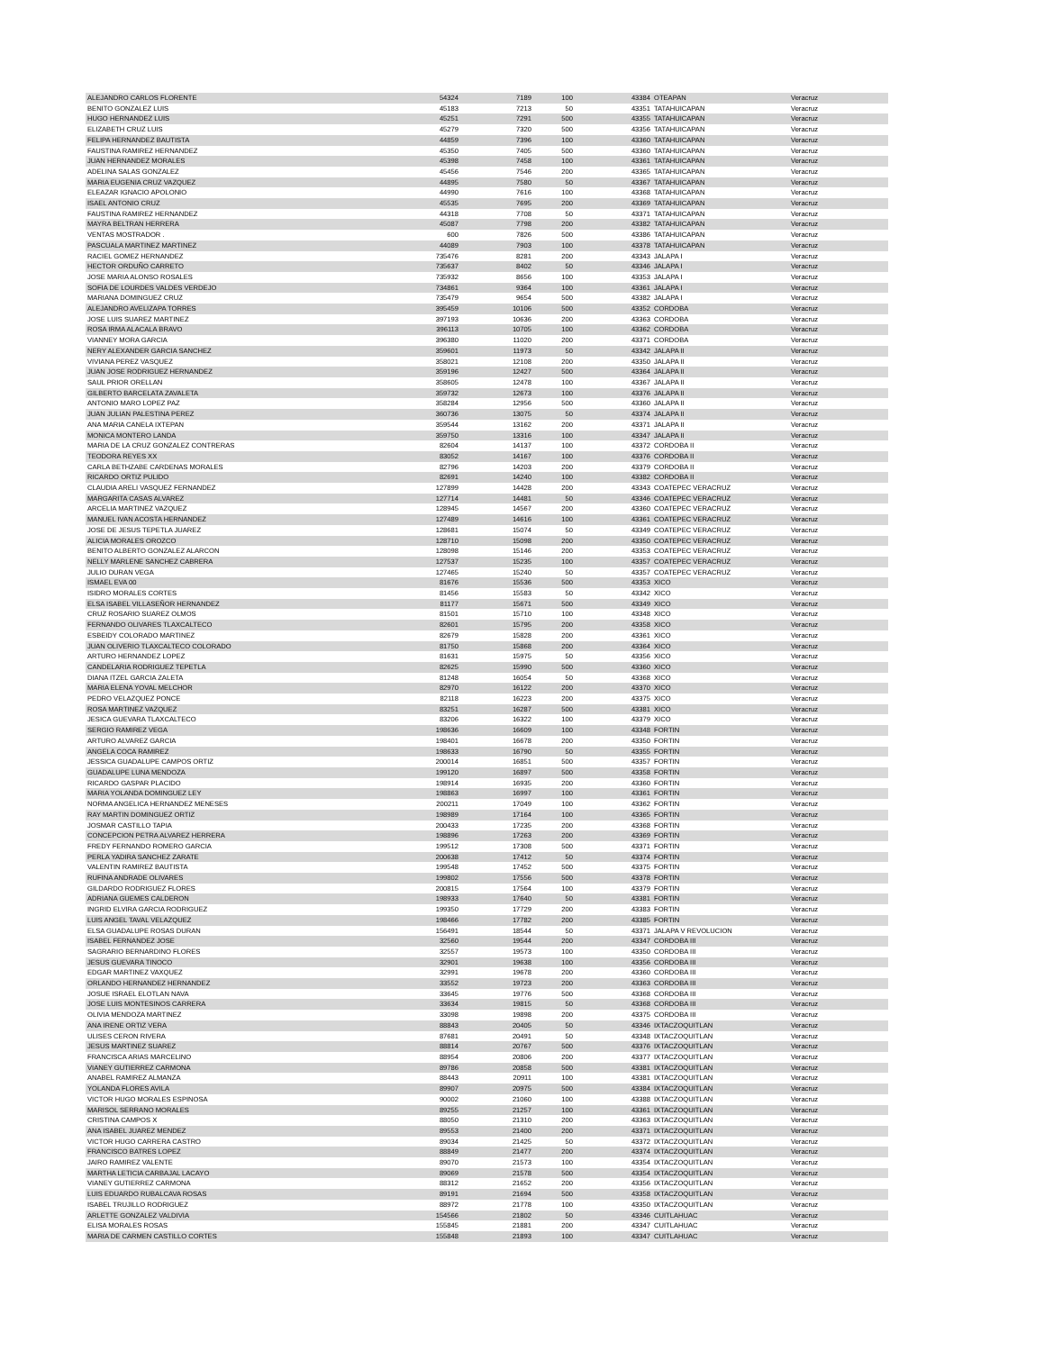| ALEJANDRO CARLOS FLORENTE | 54324 | 7189 | 100 | 43384 | OTEAPAN | Veracruz |
| BENITO GONZALEZ LUIS | 45183 | 7213 | 50 | 43351 | TATAHUICAPAN | Veracruz |
| HUGO HERNANDEZ LUIS | 45251 | 7291 | 500 | 43355 | TATAHUICAPAN | Veracruz |
| ELIZABETH CRUZ LUIS | 45279 | 7320 | 500 | 43356 | TATAHUICAPAN | Veracruz |
| FELIPA HERNANDEZ BAUTISTA | 44859 | 7396 | 100 | 43360 | TATAHUICAPAN | Veracruz |
| FAUSTINA RAMIREZ HERNANDEZ | 45350 | 7405 | 500 | 43360 | TATAHUICAPAN | Veracruz |
| JUAN HERNANDEZ MORALES | 45398 | 7458 | 100 | 43361 | TATAHUICAPAN | Veracruz |
| ADELINA SALAS GONZALEZ | 45456 | 7546 | 200 | 43365 | TATAHUICAPAN | Veracruz |
| MARIA EUGENIA CRUZ VAZQUEZ | 44895 | 7580 | 50 | 43367 | TATAHUICAPAN | Veracruz |
| ELEAZAR IGNACIO APOLONIO | 44990 | 7616 | 100 | 43368 | TATAHUICAPAN | Veracruz |
| ISAEL ANTONIO CRUZ | 45535 | 7695 | 200 | 43369 | TATAHUICAPAN | Veracruz |
| FAUSTINA RAMIREZ HERNANDEZ | 44318 | 7708 | 50 | 43371 | TATAHUICAPAN | Veracruz |
| MAYRA BELTRAN HERRERA | 45087 | 7798 | 200 | 43382 | TATAHUICAPAN | Veracruz |
| VENTAS MOSTRADOR . | 600 | 7826 | 500 | 43386 | TATAHUICAPAN | Veracruz |
| PASCUALA MARTINEZ MARTINEZ | 44089 | 7903 | 100 | 43378 | TATAHUICAPAN | Veracruz |
| RACIEL GOMEZ HERNANDEZ | 735476 | 8281 | 200 | 43343 | JALAPA I | Veracruz |
| HECTOR ORDUÑO CARRETO | 735637 | 8402 | 50 | 43346 | JALAPA I | Veracruz |
| JOSE MARIA ALONSO ROSALES | 735932 | 8656 | 100 | 43353 | JALAPA I | Veracruz |
| SOFIA DE LOURDES VALDES VERDEJO | 734861 | 9364 | 100 | 43361 | JALAPA I | Veracruz |
| MARIANA DOMINGUEZ CRUZ | 735479 | 9654 | 500 | 43382 | JALAPA I | Veracruz |
| ALEJANDRO AVELIZAPA TORRES | 395459 | 10106 | 500 | 43352 | CORDOBA | Veracruz |
| JOSE LUIS SUAREZ MARTINEZ | 397193 | 10636 | 200 | 43363 | CORDOBA | Veracruz |
| ROSA IRMA ALACALA BRAVO | 396113 | 10705 | 100 | 43362 | CORDOBA | Veracruz |
| VIANNEY MORA GARCIA | 396380 | 11020 | 200 | 43371 | CORDOBA | Veracruz |
| NERY ALEXANDER GARCIA SANCHEZ | 359601 | 11973 | 50 | 43342 | JALAPA II | Veracruz |
| VIVIANA PEREZ VASQUEZ | 358021 | 12108 | 200 | 43350 | JALAPA II | Veracruz |
| JUAN JOSE RODRIGUEZ HERNANDEZ | 359196 | 12427 | 500 | 43364 | JALAPA II | Veracruz |
| SAUL PRIOR ORELLAN | 358605 | 12478 | 100 | 43367 | JALAPA II | Veracruz |
| GILBERTO BARCELATA ZAVALETA | 359732 | 12673 | 100 | 43376 | JALAPA II | Veracruz |
| ANTONIO MARO LOPEZ PAZ | 358284 | 12956 | 500 | 43360 | JALAPA II | Veracruz |
| JUAN JULIAN PALESTINA PEREZ | 360736 | 13075 | 50 | 43374 | JALAPA II | Veracruz |
| ANA MARIA CANELA IXTEPAN | 359544 | 13162 | 200 | 43371 | JALAPA II | Veracruz |
| MONICA MONTERO LANDA | 359750 | 13316 | 100 | 43347 | JALAPA II | Veracruz |
| MARIA DE LA CRUZ GONZALEZ CONTRERAS | 82604 | 14137 | 100 | 43372 | CORDOBA II | Veracruz |
| TEODORA REYES XX | 83052 | 14167 | 100 | 43376 | CORDOBA II | Veracruz |
| CARLA BETHZABE CARDENAS MORALES | 82796 | 14203 | 200 | 43379 | CORDOBA II | Veracruz |
| RICARDO ORTIZ PULIDO | 82691 | 14240 | 100 | 43382 | CORDOBA II | Veracruz |
| CLAUDIA ARELI VASQUEZ FERNANDEZ | 127899 | 14428 | 200 | 43343 | COATEPEC VERACRUZ | Veracruz |
| MARGARITA CASAS ALVAREZ | 127714 | 14481 | 50 | 43346 | COATEPEC VERACRUZ | Veracruz |
| ARCELIA MARTINEZ VAZQUEZ | 128945 | 14567 | 200 | 43360 | COATEPEC VERACRUZ | Veracruz |
| MANUEL IVAN ACOSTA HERNANDEZ | 127489 | 14616 | 100 | 43361 | COATEPEC VERACRUZ | Veracruz |
| JOSE DE JESUS TEPETLA JUAREZ | 128681 | 15074 | 50 | 43349 | COATEPEC VERACRUZ | Veracruz |
| ALICIA MORALES OROZCO | 128710 | 15098 | 200 | 43350 | COATEPEC VERACRUZ | Veracruz |
| BENITO ALBERTO GONZALEZ ALARCON | 128098 | 15146 | 200 | 43353 | COATEPEC VERACRUZ | Veracruz |
| NELLY MARLENE SANCHEZ CABRERA | 127537 | 15235 | 100 | 43357 | COATEPEC VERACRUZ | Veracruz |
| JULIO DURAN VEGA | 127465 | 15240 | 50 | 43357 | COATEPEC VERACRUZ | Veracruz |
| ISMAEL EVA 00 | 81676 | 15536 | 500 | 43353 | XICO | Veracruz |
| ISIDRO MORALES CORTES | 81456 | 15583 | 50 | 43342 | XICO | Veracruz |
| ELSA ISABEL VILLASEÑOR HERNANDEZ | 81177 | 15671 | 500 | 43349 | XICO | Veracruz |
| CRUZ ROSARIO SUAREZ OLMOS | 81501 | 15710 | 100 | 43348 | XICO | Veracruz |
| FERNANDO OLIVARES TLAXCALTECO | 82601 | 15795 | 200 | 43358 | XICO | Veracruz |
| ESBEIDY COLORADO MARTINEZ | 82679 | 15828 | 200 | 43361 | XICO | Veracruz |
| JUAN OLIVERIO TLAXCALTECO COLORADO | 81750 | 15868 | 200 | 43364 | XICO | Veracruz |
| ARTURO HERNANDEZ LOPEZ | 81631 | 15975 | 50 | 43356 | XICO | Veracruz |
| CANDELARIA RODRIGUEZ TEPETLA | 82625 | 15990 | 500 | 43360 | XICO | Veracruz |
| DIANA ITZEL GARCIA ZALETA | 81248 | 16054 | 50 | 43368 | XICO | Veracruz |
| MARIA ELENA YOVAL MELCHOR | 82970 | 16122 | 200 | 43370 | XICO | Veracruz |
| PEDRO VELAZQUEZ PONCE | 82118 | 16223 | 200 | 43375 | XICO | Veracruz |
| ROSA MARTINEZ VAZQUEZ | 83251 | 16287 | 500 | 43381 | XICO | Veracruz |
| JESICA GUEVARA TLAXCALTECO | 83206 | 16322 | 100 | 43379 | XICO | Veracruz |
| SERGIO RAMIREZ VEGA | 198636 | 16609 | 100 | 43348 | FORTIN | Veracruz |
| ARTURO ALVAREZ GARCIA | 198401 | 16678 | 200 | 43350 | FORTIN | Veracruz |
| ANGELA COCA RAMIREZ | 198633 | 16790 | 50 | 43355 | FORTIN | Veracruz |
| JESSICA GUADALUPE CAMPOS ORTIZ | 200014 | 16851 | 500 | 43357 | FORTIN | Veracruz |
| GUADALUPE LUNA MENDOZA | 199120 | 16897 | 500 | 43358 | FORTIN | Veracruz |
| RICARDO GASPAR PLACIDO | 198914 | 16935 | 200 | 43360 | FORTIN | Veracruz |
| MARIA YOLANDA DOMINGUEZ LEY | 198863 | 16997 | 100 | 43361 | FORTIN | Veracruz |
| NORMA ANGELICA HERNANDEZ MENESES | 200211 | 17049 | 100 | 43362 | FORTIN | Veracruz |
| RAY MARTIN DOMINGUEZ ORTIZ | 198989 | 17164 | 100 | 43365 | FORTIN | Veracruz |
| JOSMAR CASTILLO TAPIA | 200433 | 17235 | 200 | 43368 | FORTIN | Veracruz |
| CONCEPCION PETRA ALVAREZ HERRERA | 198896 | 17263 | 200 | 43369 | FORTIN | Veracruz |
| FREDY FERNANDO ROMERO GARCIA | 199512 | 17308 | 500 | 43371 | FORTIN | Veracruz |
| PERLA YADIRA SANCHEZ ZARATE | 200638 | 17412 | 50 | 43374 | FORTIN | Veracruz |
| VALENTIN RAMIREZ BAUTISTA | 199548 | 17452 | 500 | 43375 | FORTIN | Veracruz |
| RUFINA ANDRADE OLIVARES | 199802 | 17556 | 500 | 43378 | FORTIN | Veracruz |
| GILDARDO RODRIGUEZ FLORES | 200815 | 17564 | 100 | 43379 | FORTIN | Veracruz |
| ADRIANA GUEMES CALDERON | 198933 | 17640 | 50 | 43381 | FORTIN | Veracruz |
| INGRID ELVIRA GARCIA RODRIGUEZ | 199350 | 17729 | 200 | 43383 | FORTIN | Veracruz |
| LUIS ANGEL TAVAL VELAZQUEZ | 198466 | 17782 | 200 | 43385 | FORTIN | Veracruz |
| ELSA GUADALUPE ROSAS DURAN | 156491 | 18544 | 50 | 43371 | JALAPA V REVOLUCION | Veracruz |
| ISABEL FERNANDEZ JOSE | 32560 | 19544 | 200 | 43347 | CORDOBA III | Veracruz |
| SAGRARIO BERNARDINO FLORES | 32557 | 19573 | 100 | 43350 | CORDOBA III | Veracruz |
| JESUS GUEVARA TINOCO | 32901 | 19638 | 100 | 43356 | CORDOBA III | Veracruz |
| EDGAR MARTINEZ VAXQUEZ | 32991 | 19678 | 200 | 43360 | CORDOBA III | Veracruz |
| ORLANDO HERNANDEZ HERNANDEZ | 33552 | 19723 | 200 | 43363 | CORDOBA III | Veracruz |
| JOSUE ISRAEL ELOTLAN NAVA | 33645 | 19776 | 500 | 43368 | CORDOBA III | Veracruz |
| JOSE LUIS MONTESINOS CARRERA | 33634 | 19815 | 50 | 43368 | CORDOBA III | Veracruz |
| OLIVIA MENDOZA MARTINEZ | 33098 | 19898 | 200 | 43375 | CORDOBA III | Veracruz |
| ANA IRENE ORTIZ VERA | 88843 | 20405 | 50 | 43346 | IXTACZOQUITLAN | Veracruz |
| ULISES CERON RIVERA | 87681 | 20491 | 50 | 43348 | IXTACZOQUITLAN | Veracruz |
| JESUS MARTINEZ SUAREZ | 88814 | 20767 | 500 | 43376 | IXTACZOQUITLAN | Veracruz |
| FRANCISCA ARIAS MARCELINO | 88954 | 20806 | 200 | 43377 | IXTACZOQUITLAN | Veracruz |
| VIANEY GUTIERREZ CARMONA | 89786 | 20858 | 500 | 43381 | IXTACZOQUITLAN | Veracruz |
| ANABEL RAMIREZ ALMANZA | 88443 | 20911 | 100 | 43381 | IXTACZOQUITLAN | Veracruz |
| YOLANDA FLORES AVILA | 89907 | 20975 | 500 | 43384 | IXTACZOQUITLAN | Veracruz |
| VICTOR HUGO MORALES ESPINOSA | 90002 | 21060 | 100 | 43388 | IXTACZOQUITLAN | Veracruz |
| MARISOL SERRANO MORALES | 89255 | 21257 | 100 | 43361 | IXTACZOQUITLAN | Veracruz |
| CRISTINA CAMPOS X | 88050 | 21310 | 200 | 43363 | IXTACZOQUITLAN | Veracruz |
| ANA ISABEL JUAREZ MENDEZ | 89553 | 21400 | 200 | 43371 | IXTACZOQUITLAN | Veracruz |
| VICTOR HUGO CARRERA CASTRO | 89034 | 21425 | 50 | 43372 | IXTACZOQUITLAN | Veracruz |
| FRANCISCO BATRES LOPEZ | 88849 | 21477 | 200 | 43374 | IXTACZOQUITLAN | Veracruz |
| JAIRO RAMIREZ VALENTE | 89070 | 21573 | 100 | 43354 | IXTACZOQUITLAN | Veracruz |
| MARTHA LETICIA CARBAJAL LACAYO | 89069 | 21578 | 500 | 43354 | IXTACZOQUITLAN | Veracruz |
| VIANEY GUTIERREZ CARMONA | 88312 | 21652 | 200 | 43356 | IXTACZOQUITLAN | Veracruz |
| LUIS EDUARDO RUBALCAVA ROSAS | 89191 | 21694 | 500 | 43358 | IXTACZOQUITLAN | Veracruz |
| ISABEL TRUJILLO RODRIGUEZ | 88972 | 21778 | 100 | 43350 | IXTACZOQUITLAN | Veracruz |
| ARLETTE GONZALEZ VALDIVIA | 154566 | 21802 | 50 | 43346 | CUITLAHUAC | Veracruz |
| ELISA MORALES ROSAS | 155845 | 21881 | 200 | 43347 | CUITLAHUAC | Veracruz |
| MARIA DE CARMEN CASTILLO CORTES | 155848 | 21893 | 100 | 43347 | CUITLAHUAC | Veracruz |